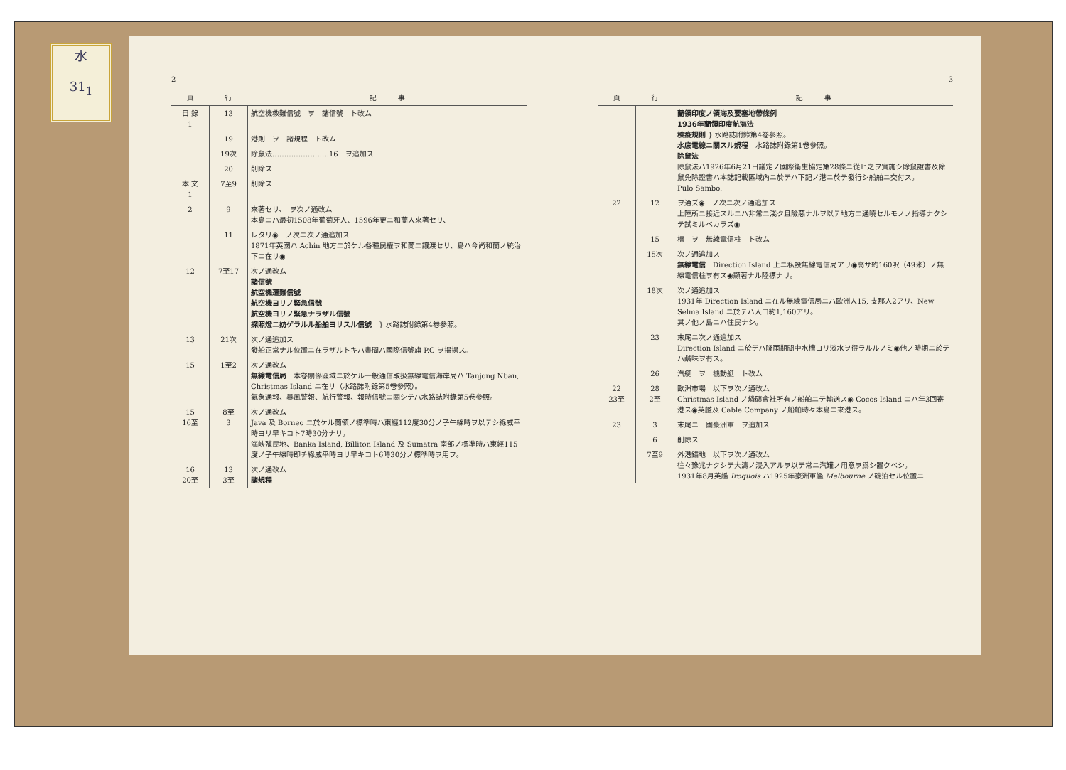水
31<sub>1</sub>
2
| 頁 | 行 | 記 事 |
| --- | --- | --- |
| 目 錄 1 | 13 | 航空機救難信號 ヲ 諸信號 ト改ム |
| | 19 | 港則 ヲ 諸規程 ト改ム |
| | 19次 | 除鼠法……………………16 ヲ追加ス |
| | 20 | 削除ス |
| 本 文 1 | 7至9 | 削除ス |
| 2 | 9 | 來著セリ、 ヲ次ノ通改ム 本島ニハ最初1508年葡萄牙人、1596年更ニ和蘭人來著セリ、 |
| | 11 | レタリ◉ ノ次ニ次ノ通追加ス 1871年英國ハ Achin 地方ニ於ケル各種民權ヲ和蘭ニ讓渡セリ、島ハ今尚和蘭ノ統治下ニ在リ◉ |
| 12 | 7至17 | 次ノ通改ム 諸信號 航空機遭難信號 航空機ヨリノ緊急信號 航空機ヨリノ緊急ナラザル信號 探照燈ニ妨ゲラルル船舶ヨリスル信號 } 水路誌附錄第4卷參照。 |
| 13 | 21次 | 次ノ通追加ス 發船正當ナル位置ニ在ラザルトキハ晝間ハ國際信號旗 P.C ヲ揭揚ス。 |
| 15 | 1至2 | 次ノ通改ム 無線電信局 本卷關係區域ニ於ケル一般通信取扱無線電信海岸局ハ Tanjong Nban, Christmas Island ニ在リ（水路誌附錄第5卷參照）。 氣象通報、暴風警報、航行警報、報時信號ニ關シテハ水路誌附錄第5卷參照。 |
| 15 16至 | 8至 3 | 次ノ通改ム Java 及 Borneo ニ於ケル蘭領ノ標準時ハ東經112度30分ノ子午線時ヲ以テシ綠威平時ヨリ早キコト7時30分ナリ。 海峽殖民地、Banka Island, Billiton Island 及 Sumatra 南部ノ標準時ハ東經115度ノ子午線時即チ綠威平時ヨリ早キコト6時30分ノ標準時ヲ用フ。 |
| 16 20至 | 13 3至 | 次ノ通改ム 諸規程 |
3
| 頁 | 行 | 記 事 |
| --- | --- | --- |
| | | 蘭領印度ノ領海及要塞地帶條例 1936年蘭領印度航海法 檢疫規則 } 水路誌附錄第4卷參照。 水底電線ニ關スル規程 水路誌附錄第1卷參照。 除鼠法 除鼠法ハ1926年6月21日議定ノ國際衞生協定第28條ニ從ヒ之ヲ實施シ除鼠證書及除鼠免除證書ハ本誌記載區域內ニ於テハ下記ノ港ニ於テ發行シ船舶ニ交付ス。 Pulo Sambo. |
| 22 | 12 | ヲ通ズ◉ ノ次ニ次ノ通追加ス 上陸所ニ接近スルニハ非常ニ淺ク且險惡ナルヲ以テ地方ニ通曉セルモノノ指導ナクシテ試ミルベカラズ◉ |
| | 15 | 檣 ヲ 無線電信柱 ト改ム |
| | 15次 | 次ノ通追加ス 無線電信 Direction Island 上ニ私設無線電信局アリ◉高サ約160呎（49米）ノ無線電信柱ヲ有ス◉顯著ナル陸標ナリ。 |
| | 18次 | 次ノ通追加ス 1931年 Direction Island ニ在ル無線電信局ニハ歐洲人15, 支那人2アリ、New Selma Island ニ於テハ人口約1,160アリ。 其ノ他ノ島ニハ住民ナシ。 |
| | 23 | 末尾ニ次ノ通追加ス Direction Island ニ於テハ降雨期間中水槽ヨリ淡水ヲ得ラルルノミ◉他ノ時期ニ於テハ鹹味ヲ有ス。 |
| | 26 | 汽艇 ヲ 機動艇 ト改ム |
| 22 23至 | 28 2至 | 歐洲市場 以下ヲ次ノ通改ム Christmas Island ノ燐礦會社所有ノ船舶ニテ輸送ス◉ Cocos Island ニハ年3回寄港ス◉英艦及 Cable Company ノ船舶時々本島ニ來港ス。 |
| 23 | 3 | 末尾ニ 國豪洲軍 ヲ追加ス |
| | 6 | 削除ス |
| | 7至9 | 外港錨地 以下ヲ次ノ通改ム 往々豫兆ナクシテ大濤ノ浸入アルヲ以テ常ニ汽罐ノ用意ヲ爲シ置クベシ。 1931年8月英艦 Iroquois ハ1925年豪洲軍艦 Melbourne ノ碇泊セル位置ニ |